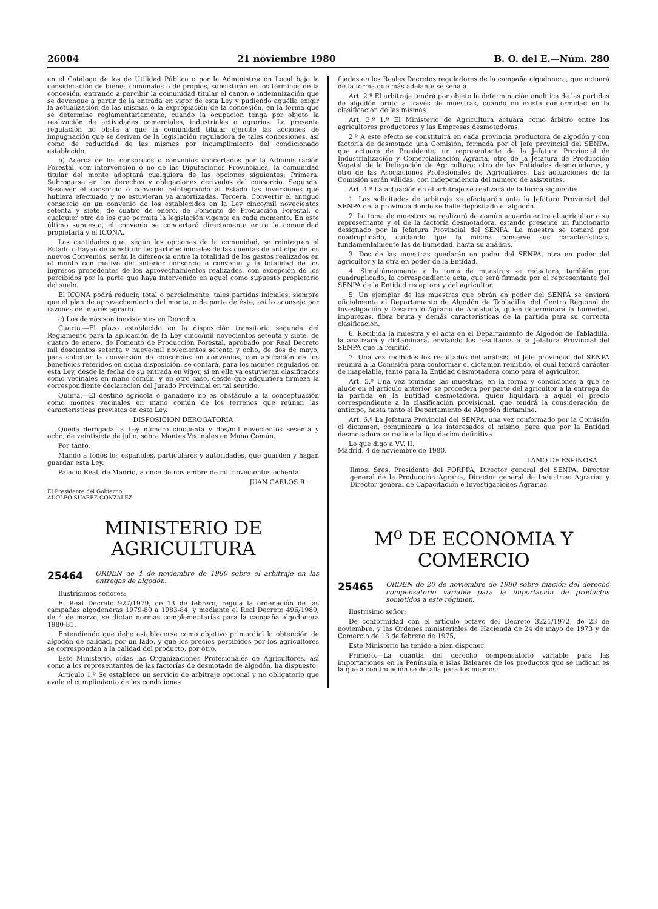26004 21 noviembre 1980 B. O. del E.—Núm. 280
en el Catálogo de los de Utilidad Pública o por la Administración Local bajo la consideración de bienes comunales o de propios, subsistirán en los términos de la concesión, entrando a percibir la comunidad titular el canon o indemnización que se devengue a partir de la entrada en vigor de esta Ley y pudiendo aquélla exigir la actualización de las mismas o la expropiación de la concesión, en la forma que se determine reglamentariamente, cuando la ocupación tenga por objeto la realización de actividades comerciales, industriales o agrarias. La presente regulación no obsta a que la comunidad titular ejercite las acciones de impugnación que se deriven de la legislación reguladora de tales concesiones, así como de caducidad de las mismas por incumplimiento del condicionado establecido.
b) Acerca de los consorcios o convenios concertados por la Administración Forestal, con intervención o no de las Diputaciones Provinciales, la comunidad titular del monte adoptará cualquiera de las opciones siguientes: Primera. Subrogarse en los derechos y obligaciones derivadas del consorcio. Segunda. Resolver el consorcio o convenio reintegrando al Estado las inversiones que hubiera efectuado y no estuvieran ya amortizadas. Tercera. Convertir el antiguo consorcio en un convenio de los establecidos en la Ley cinco/mil novecientos setenta y siete, de cuatro de enero, de Fomento de Producción Forestal, o cualquier otro de los que permita la legislación vigente en cada momento. En este último supuesto, el convenio se concertará directamente entre la comunidad propietaria y el ICONA.
Las cantidades que, según las opciones de la comunidad, se reintegren al Estado o hayan de constituir las partidas iniciales de las cuentas de anticipo de los nuevos Convenios, serán la diferencia entre la totalidad de los gastos realizados en el monte con motivo del anterior consorcio o convenio y la totalidad de los ingresos procedentes de los aprovechamientos realizados, con excepción de los percibidos por la parte que haya intervenido en aquél como supuesto propietario del suelo.
El ICONA podrá reducir, total o parcialmente, tales partidas iniciales, siempre que el plan de aprovechamiento del monte, o de parte de éste, así lo aconseje por razones de interés agrario.
c) Los demás son inexistentes en Derecho.
Cuarta.—El plazo establecido en la disposición transitoria segunda del Reglamento para la aplicación de la Ley cinco/mil novecientos setenta y siete, de cuatro de enero, de Fomento de Producción Forestal, aprobado por Real Decreto mil doscientos setenta y nueve/mil novecientos setenta y ocho, de dos de mayo, para solicitar la conversión de consorcios en convenios, con aplicación de los beneficios referidos en dicha disposición, se contará, para los montes regulados en esta Ley, desde la fecha de su entrada en vigor, si en ella ya estuvieran clasificados como vecinales en mano común, y en otro caso, desde que adquiriera firmeza la correspondiente declaración del Jurado Provincial en tal sentido.
Quinta.—El destino agrícola o ganadero no es obstáculo a la conceptuación como montes vecinales en mano común de los terrenos que reúnan las características previstas en esta Ley.
DISPOSICION DEROGATORIA
Queda derogada la Ley número cincuenta y dos/mil novecientos sesenta y ocho, de veintisiete de julio, sobre Montes Vecinales en Mano Común.
Por tanto,
Mando a todos los españoles, particulares y autoridades, que guarden y hagan guardar esta Ley.
Palacio Real, de Madrid, a once de noviembre de mil novecientos ochenta.
JUAN CARLOS R.
El Presidente del Gobierno,
ADOLFO SUAREZ GONZALEZ
MINISTERIO DE AGRICULTURA
25464 ORDEN de 4 de noviembre de 1980 sobre el arbitraje en las entregas de algodón.
Ilustrísimos señores:
El Real Decreto 927/1979, de 13 de febrero, regula la ordenación de las campañas algodoneras 1979-80 a 1983-84, y mediante el Real Decreto 496/1980, de 4 de marzo, se dictan normas complementarias para la campaña algodonera 1980-81.
Entendiendo que debe establecerse como objetivo primordial la obtención de algodón de calidad, por un lado, y que los precios percibidos por los agricultores se correspondan a la calidad del producto, por otro,
Este Ministerio, oídas las Organizaciones Profesionales de Agricultores, así como a los representantes de las factorías de desmotado de algodón, ha dispuesto:
Artículo 1.º Se establece un servicio de arbitraje opcional y no obligatorio que avale el cumplimiento de las condiciones
fijadas en los Reales Decretos reguladores de la campaña algodonera, que actuará de la forma que más adelante se señala.
Art. 2.º El arbitraje tendrá por objeto la determinación analítica de las partidas de algodón bruto a través de muestras, cuando no exista conformidad en la clasificación de las mismas.
Art. 3.º 1.º El Ministerio de Agricultura actuará como árbitro entre los agricultores productores y las Empresas desmotadoras.
2.º A este efecto se constituirá en cada provincia productora de algodón y con factoría de desmotado una Comisión, formada por el Jefe provincial del SENPA, que actuará de Presidente; un representante de la Jefatura Provincial de Industrialización y Comercialización Agraria; otro de la Jefatura de Producción Vegetal de la Delegación de Agricultura; otro de las Entidades desmotadoras, y otro de las Asociaciones Profesionales de Agricultores. Las actuaciones de la Comisión serán válidas, con independencia del número de asistentes.
Art. 4.º La actuación en el arbitraje se realizará de la forma siguiente:
1. Las solicitudes de arbitraje se efectuarán ante la Jefatura Provincial del SENPA de la provincia donde se halle depositado el algodón.
2. La toma de muestras se realizará de común acuerdo entre el agricultor o su representante y el de la factoría desmotadora, estando presente un funcionario designado por la Jefatura Provincial del SENPA. La muestra se tomará por cuadruplicado, cuidando que la misma conserve sus características, fundamentalmente las de humedad, hasta su análisis.
3. Dos de las muestras quedarán en poder del SENPA, otra en poder del agricultor y la otra en poder de la Entidad.
4. Simultáneamente a la toma de muestras se redactará, también por cuadruplicado, la correspondiente acta, que será firmada por el representante del SENPA de la Entidad receptora y del agricultor.
5. Un ejemplar de las muestras que obrán en poder del SENPA se enviará oficialmente al Departamento de Algodón de Tabladilla, del Centro Regional de Investigación y Desarrollo Agrario de Andalucía, quien determinará la humedad, impurezas, fibra bruta y demás características de la partida para su correcta clasificación.
6. Recibida la muestra y el acta en el Departamento de Algodón de Tabladilla, la analizará y dictaminará, enviando los resultados a la Jefatura Provincial del SENPA que la remitió.
7. Una vez recibidos los resultados del análisis, el Jefe provincial del SENPA reunirá a la Comisión para conformar el dictamen remitido, el cual tendrá carácter de inapelable, tanto para la Entidad desmotadora como para el agricultor.
Art. 5.º Una vez tomadas las muestras, en la forma y condiciones a que se alude en el artículo anterior, se procederá por parte del agricultor a la entrega de la partida en la Entidad desmotadora, quien liquidará a aquél el precio correspondiente a la clasificación provisional, que tendrá la consideración de anticipo, hasta tanto el Departamento de Algodón dictamine.
Art. 6.º La Jefatura Provincial del SENPA, una vez conformado por la Comisión el dictamen, comunicará a los interesados el mismo, para que por la Entidad desmotadora se realice la liquidación definitiva.
Lo que digo a VV. II.
Madrid, 4 de noviembre de 1980.
LAMO DE ESPINOSA
Ilmos. Sres. Presidente del FORPPA, Director general del SENPA, Director general de la Producción Agraria, Director general de Industrias Agrarias y Director general de Capacitación e Investigaciones Agrarias.
M<sup>o</sup> DE ECONOMIA Y COMERCIO
25465 ORDEN de 20 de noviembre de 1980 sobre fijación del derecho compensatorio variable para la importación de productos sometidos a este régimen.
Ilustrísimo señor:
De conformidad con el artículo octavo del Decreto 3221/1972, de 23 de noviembre, y las Ordenes ministeriales de Hacienda de 24 de mayo de 1973 y de Comercio de 13 de febrero de 1975,
Este Ministerio ha tenido a bien disponer:
Primero.—La cuantía del derecho compensatorio variable para las importaciones en la Península e islas Baleares de los productos que se indican es la que a continuación se detalla para los mismos: